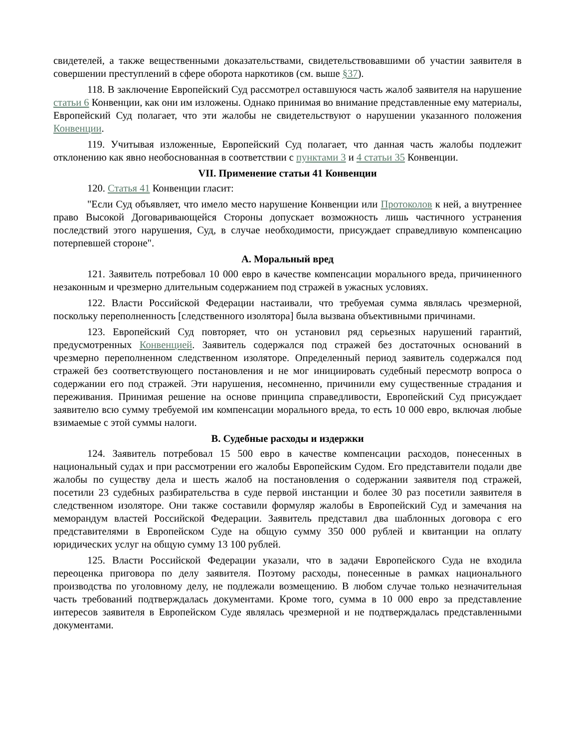свидетелей, а также вещественными доказательствами, свидетельствовавшими об участии заявителя в совершении преступлений в сфере оборота наркотиков (см. выше §37).
118. В заключение Европейский Суд рассмотрел оставшуюся часть жалоб заявителя на нарушение статьи 6 Конвенции, как они им изложены. Однако принимая во внимание представленные ему материалы, Европейский Суд полагает, что эти жалобы не свидетельствуют о нарушении указанного положения Конвенции.
119. Учитывая изложенные, Европейский Суд полагает, что данная часть жалобы подлежит отклонению как явно необоснованная в соответствии с пунктами 3 и 4 статьи 35 Конвенции.
VII. Применение статьи 41 Конвенции
120. Статья 41 Конвенции гласит:
"Если Суд объявляет, что имело место нарушение Конвенции или Протоколов к ней, а внутреннее право Высокой Договаривающейся Стороны допускает возможность лишь частичного устранения последствий этого нарушения, Суд, в случае необходимости, присуждает справедливую компенсацию потерпевшей стороне".
A. Моральный вред
121. Заявитель потребовал 10 000 евро в качестве компенсации морального вреда, причиненного незаконным и чрезмерно длительным содержанием под стражей в ужасных условиях.
122. Власти Российской Федерации настаивали, что требуемая сумма являлась чрезмерной, поскольку переполненность [следственного изолятора] была вызвана объективными причинами.
123. Европейский Суд повторяет, что он установил ряд серьезных нарушений гарантий, предусмотренных Конвенцией. Заявитель содержался под стражей без достаточных оснований в чрезмерно переполненном следственном изоляторе. Определенный период заявитель содержался под стражей без соответствующего постановления и не мог инициировать судебный пересмотр вопроса о содержании его под стражей. Эти нарушения, несомненно, причинили ему существенные страдания и переживания. Принимая решение на основе принципа справедливости, Европейский Суд присуждает заявителю всю сумму требуемой им компенсации морального вреда, то есть 10 000 евро, включая любые взимаемые с этой суммы налоги.
B. Судебные расходы и издержки
124. Заявитель потребовал 15 500 евро в качестве компенсации расходов, понесенных в национальный судах и при рассмотрении его жалобы Европейским Судом. Его представители подали две жалобы по существу дела и шесть жалоб на постановления о содержании заявителя под стражей, посетили 23 судебных разбирательства в суде первой инстанции и более 30 раз посетили заявителя в следственном изоляторе. Они также составили формуляр жалобы в Европейский Суд и замечания на меморандум властей Российской Федерации. Заявитель представил два шаблонных договора с его представителями в Европейском Суде на общую сумму 350 000 рублей и квитанции на оплату юридических услуг на общую сумму 13 100 рублей.
125. Власти Российской Федерации указали, что в задачи Европейского Суда не входила переоценка приговора по делу заявителя. Поэтому расходы, понесенные в рамках национального производства по уголовному делу, не подлежали возмещению. В любом случае только незначительная часть требований подтверждалась документами. Кроме того, сумма в 10 000 евро за представление интересов заявителя в Европейском Суде являлась чрезмерной и не подтверждалась представленными документами.